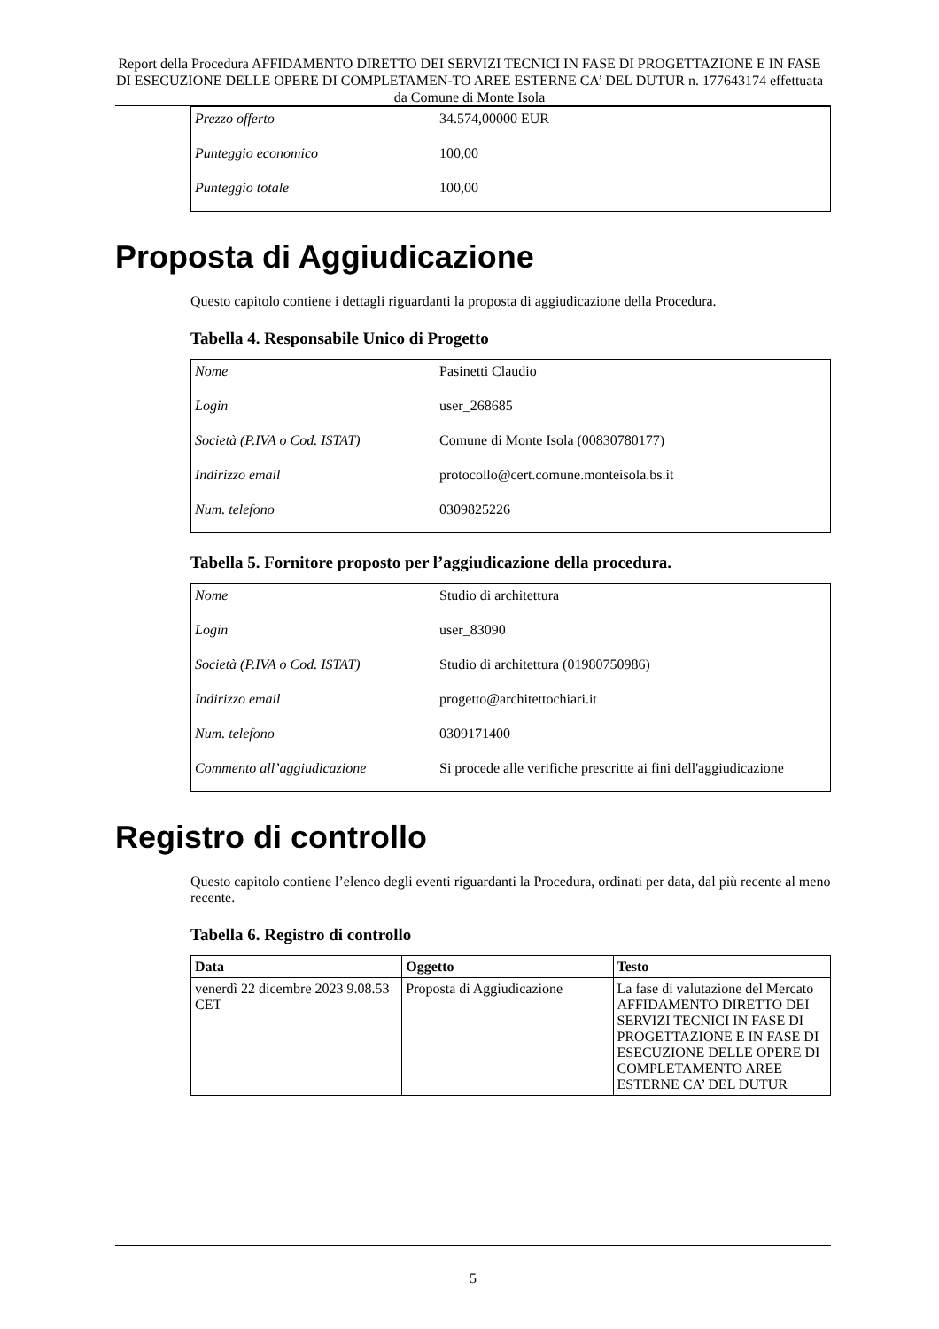Report della Procedura AFFIDAMENTO DIRETTO DEI SERVIZI TECNICI IN FASE DI PROGETTAZIONE E IN FASE DI ESECUZIONE DELLE OPERE DI COMPLETAMEN-TO AREE ESTERNE CA’ DEL DUTUR n. 177643174 effettuata da Comune di Monte Isola
| Prezzo offerto | 34.574,00000 EUR |
| Punteggio economico | 100,00 |
| Punteggio totale | 100,00 |
Proposta di Aggiudicazione
Questo capitolo contiene i dettagli riguardanti la proposta di aggiudicazione della Procedura.
Tabella 4. Responsabile Unico di Progetto
| Nome | Pasinetti Claudio |
| Login | user_268685 |
| Società (P.IVA o Cod. ISTAT) | Comune di Monte Isola (00830780177) |
| Indirizzo email | protocollo@cert.comune.monteisola.bs.it |
| Num. telefono | 0309825226 |
Tabella 5. Fornitore proposto per l’aggiudicazione della procedura.
| Nome | Studio di architettura |
| Login | user_83090 |
| Società (P.IVA o Cod. ISTAT) | Studio di architettura (01980750986) |
| Indirizzo email | progetto@architettochiari.it |
| Num. telefono | 0309171400 |
| Commento all’aggiudicazione | Si procede alle verifiche prescritte ai fini dell'aggiudicazione |
Registro di controllo
Questo capitolo contiene l’elenco degli eventi riguardanti la Procedura, ordinati per data, dal più recente al meno recente.
Tabella 6. Registro di controllo
| Data | Oggetto | Testo |
| --- | --- | --- |
| venerdì 22 dicembre 2023 9.08.53 CET | Proposta di Aggiudicazione | La fase di valutazione del Mercato AFFIDAMENTO DIRETTO DEI SERVIZI TECNICI IN FASE DI PROGETTAZIONE E IN FASE DI ESECUZIONE DELLE OPERE DI COMPLETAMENTO AREE ESTERNE CA’ DEL DUTUR |
5